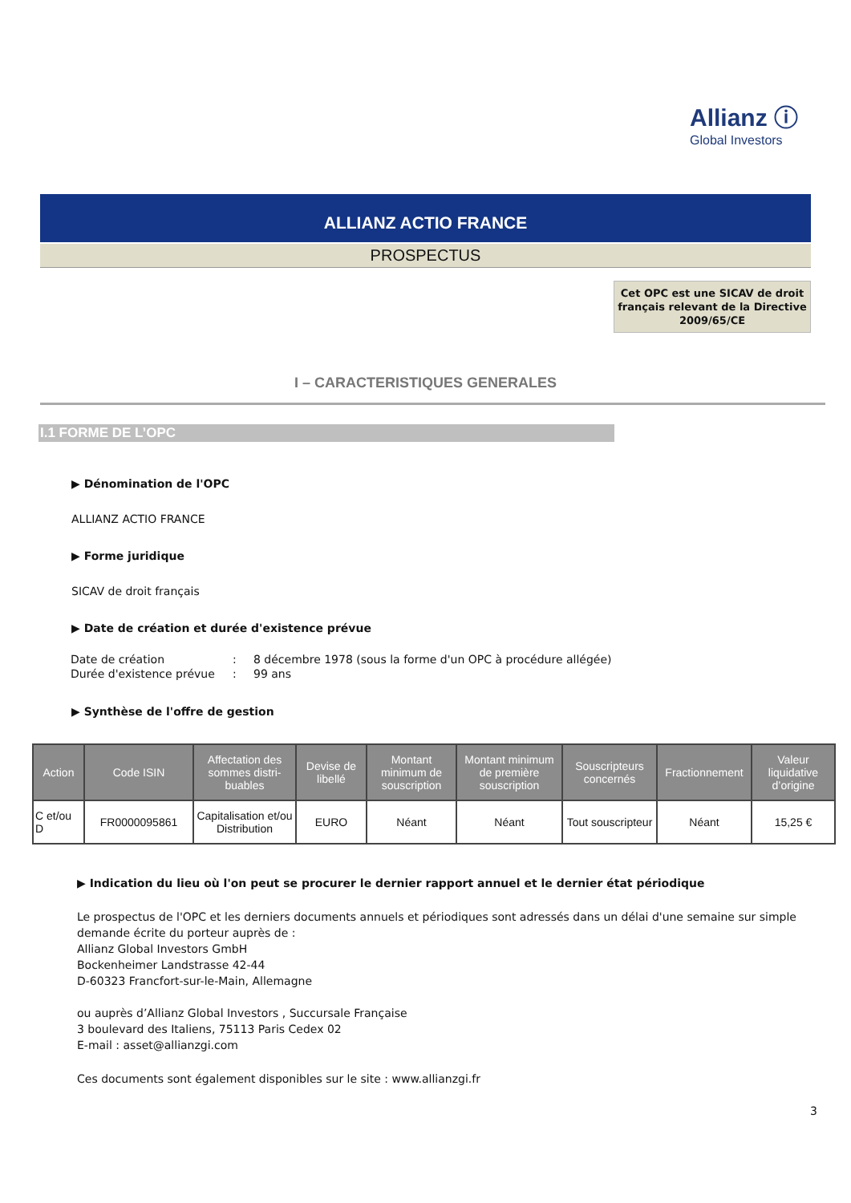Allianz ⓘ
Global Investors
ALLIANZ ACTIO FRANCE
PROSPECTUS
Cet OPC est une SICAV de droit français relevant de la Directive 2009/65/CE
I – CARACTERISTIQUES GENERALES
I.1 FORME DE L’OPC
▶ Dénomination de l'OPC
ALLIANZ ACTIO FRANCE
▶ Forme juridique
SICAV de droit français
▶ Date de création et durée d'existence prévue
| Date de création | : | 8 décembre 1978 (sous la forme d'un OPC à procédure allégée) |
| Durée d'existence prévue | : | 99 ans |
▶ Synthèse de l'offre de gestion
| Action | Code ISIN | Affectation des sommes distri-buables | Devise de libellé | Montant minimum de souscription | Montant minimum de première souscription | Souscripteurs concernés | Fractionnement | Valeur liquidative d’origine |
| --- | --- | --- | --- | --- | --- | --- | --- | --- |
| C et/ou D | FR0000095861 | Capitalisation et/ou Distribution | EURO | Néant | Néant | Tout souscripteur | Néant | 15,25 € |
▶ Indication du lieu où l'on peut se procurer le dernier rapport annuel et le dernier état périodique
Le prospectus de l'OPC et les derniers documents annuels et périodiques sont adressés dans un délai d'une semaine sur simple demande écrite du porteur auprès de :
Allianz Global Investors GmbH
Bockenheimer Landstrasse 42-44
D-60323 Francfort-sur-le-Main, Allemagne
ou auprès d’Allianz Global Investors , Succursale Française
3 boulevard des Italiens, 75113 Paris Cedex 02
E-mail : asset@allianzgi.com
Ces documents sont également disponibles sur le site : www.allianzgi.fr
3